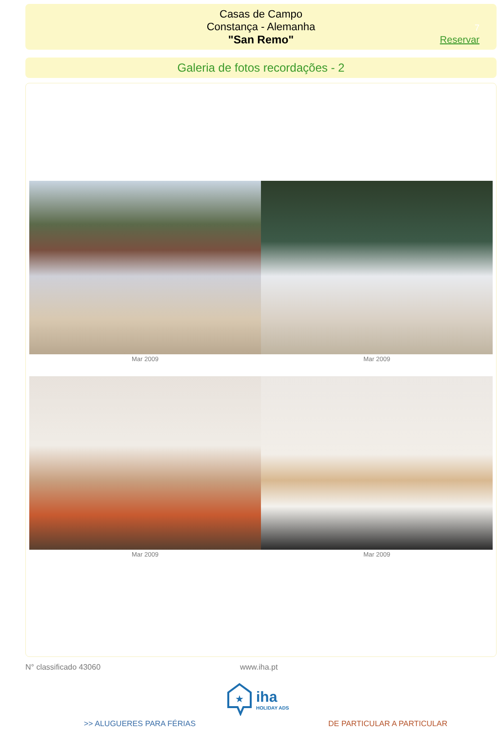Casas de Campo
Constança - Alemanha
"San Remo"
7
Reservar
Galeria de fotos recordações - 2
Mar 2009 Mar 2009
Mar 2009 Mar 2009
N° classificado 43060 www.iha.pt
★
iha
HOLIDAY ADS
>> ALUGUERES PARA FÉRIAS DE PARTICULAR A PARTICULAR